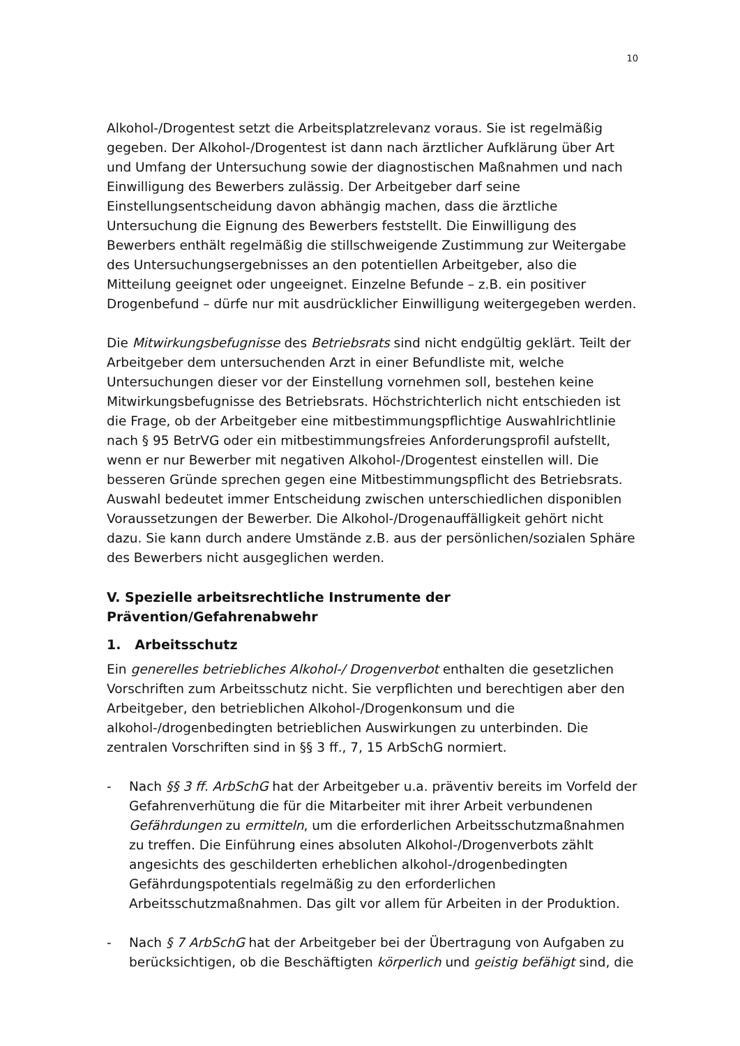10
Alkohol-/Drogentest setzt die Arbeitsplatzrelevanz voraus. Sie ist regelmäßig gegeben. Der Alkohol-/Drogentest ist dann nach ärztlicher Aufklärung über Art und Umfang der Untersuchung sowie der diagnostischen Maßnahmen und nach Einwilligung des Bewerbers zulässig. Der Arbeitgeber darf seine Einstellungsentscheidung davon abhängig machen, dass die ärztliche Untersuchung die Eignung des Bewerbers feststellt. Die Einwilligung des Bewerbers enthält regelmäßig die stillschweigende Zustimmung zur Weitergabe des Untersuchungsergebnisses an den potentiellen Arbeitgeber, also die Mitteilung geeignet oder ungeeignet. Einzelne Befunde – z.B. ein positiver Drogenbefund – dürfe nur mit ausdrücklicher Einwilligung weitergegeben werden.
Die Mitwirkungsbefugnisse des Betriebsrats sind nicht endgültig geklärt. Teilt der Arbeitgeber dem untersuchenden Arzt in einer Befundliste mit, welche Untersuchungen dieser vor der Einstellung vornehmen soll, bestehen keine Mitwirkungsbefugnisse des Betriebsrats. Höchstrichterlich nicht entschieden ist die Frage, ob der Arbeitgeber eine mitbestimmungspflichtige Auswahlrichtlinie nach § 95 BetrVG oder ein mitbestimmungsfreies Anforderungsprofil aufstellt, wenn er nur Bewerber mit negativen Alkohol-/Drogentest einstellen will. Die besseren Gründe sprechen gegen eine Mitbestimmungspflicht des Betriebsrats. Auswahl bedeutet immer Entscheidung zwischen unterschiedlichen disponiblen Voraussetzungen der Bewerber. Die Alkohol-/Drogenauffälligkeit gehört nicht dazu. Sie kann durch andere Umstände z.B. aus der persönlichen/sozialen Sphäre des Bewerbers nicht ausgeglichen werden.
V. Spezielle arbeitsrechtliche Instrumente der Prävention/Gefahrenabwehr
1. Arbeitsschutz
Ein generelles betriebliches Alkohol-/ Drogenverbot enthalten die gesetzlichen Vorschriften zum Arbeitsschutz nicht. Sie verpflichten und berechtigen aber den Arbeitgeber, den betrieblichen Alkohol-/Drogenkonsum und die alkohol-/drogenbedingten betrieblichen Auswirkungen zu unterbinden. Die zentralen Vorschriften sind in §§ 3 ff., 7, 15 ArbSchG normiert.
- Nach §§ 3 ff. ArbSchG hat der Arbeitgeber u.a. präventiv bereits im Vorfeld der Gefahrenverhütung die für die Mitarbeiter mit ihrer Arbeit verbundenen Gefährdungen zu ermitteln, um die erforderlichen Arbeitsschutzmaßnahmen zu treffen. Die Einführung eines absoluten Alkohol-/Drogenverbots zählt angesichts des geschilderten erheblichen alkohol-/drogenbedingten Gefährdungspotentials regelmäßig zu den erforderlichen Arbeitsschutzmaßnahmen. Das gilt vor allem für Arbeiten in der Produktion.
- Nach § 7 ArbSchG hat der Arbeitgeber bei der Übertragung von Aufgaben zu berücksichtigen, ob die Beschäftigten körperlich und geistig befähigt sind, die